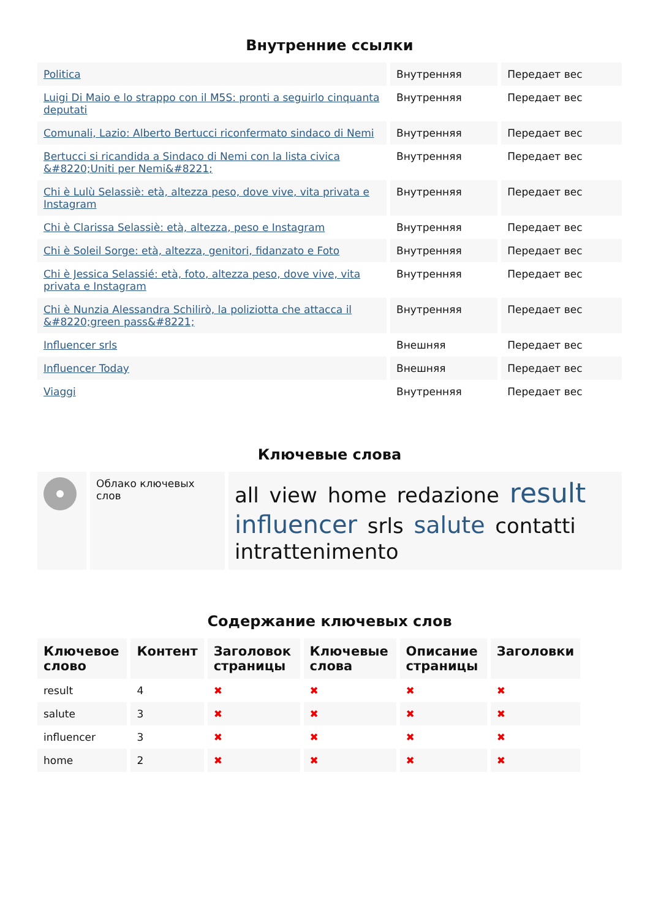Внутренние ссылки
| Politica | Внутренняя | Передает вес |
| Luigi Di Maio e lo strappo con il M5S: pronti a seguirlo cinquanta deputati | Внутренняя | Передает вес |
| Comunali, Lazio: Alberto Bertucci riconfermato sindaco di Nemi | Внутренняя | Передает вес |
| Bertucci si ricandida a Sindaco di Nemi con la lista civica &#8220;Uniti per Nemi&#8221; | Внутренняя | Передает вес |
| Chi è Lulù Selassiè: età, altezza peso, dove vive, vita privata e Instagram | Внутренняя | Передает вес |
| Chi è Clarissa Selassiè: età, altezza, peso e Instagram | Внутренняя | Передает вес |
| Chi è Soleil Sorge: età, altezza, genitori, fidanzato e Foto | Внутренняя | Передает вес |
| Chi è Jessica Selassié: età, foto, altezza peso, dove vive, vita privata e Instagram | Внутренняя | Передает вес |
| Chi è Nunzia Alessandra Schilirò, la poliziotta che attacca il &#8220;green pass&#8221; | Внутренняя | Передает вес |
| Influencer srls | Внешняя | Передает вес |
| Influencer Today | Внешняя | Передает вес |
| Viaggi | Внутренняя | Передает вес |
Ключевые слова
| | Облако ключевых слов | all view home redazione result influencer srls salute contatti intrattenimento |
Содержание ключевых слов
| Ключевое слово | Контент | Заголовок страницы | Ключевые слова | Описание страницы | Заголовки |
| --- | --- | --- | --- | --- | --- |
| result | 4 | ✖ | ✖ | ✖ | ✖ |
| salute | 3 | ✖ | ✖ | ✖ | ✖ |
| influencer | 3 | ✖ | ✖ | ✖ | ✖ |
| home | 2 | ✖ | ✖ | ✖ | ✖ |